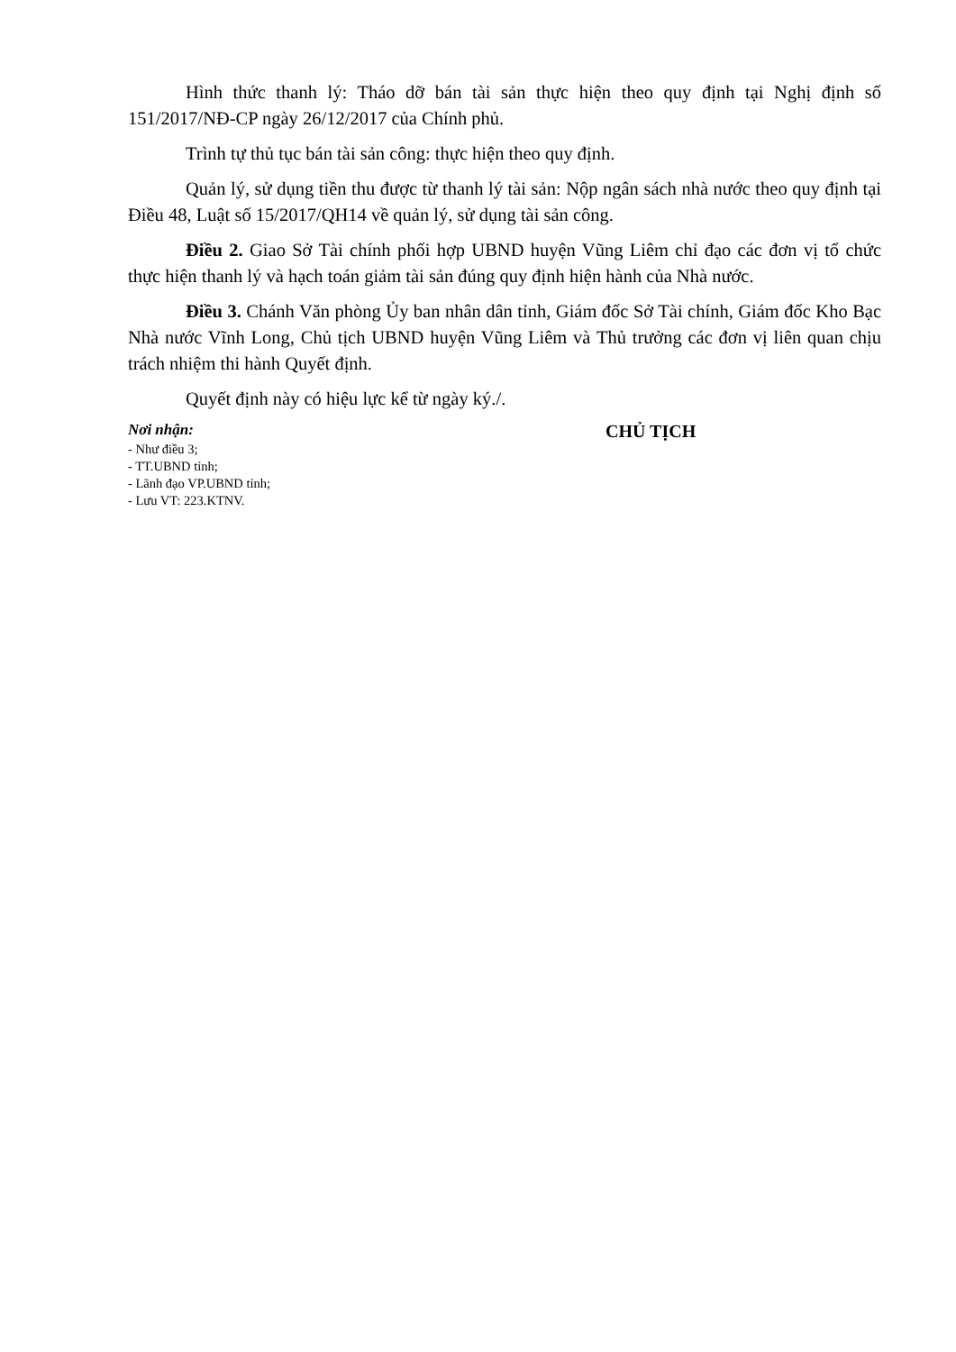Hình thức thanh lý: Tháo dỡ bán tài sản thực hiện theo quy định tại Nghị định số 151/2017/NĐ-CP ngày 26/12/2017 của Chính phủ.
Trình tự thủ tục bán tài sản công: thực hiện theo quy định.
Quản lý, sử dụng tiền thu được từ thanh lý tài sản: Nộp ngân sách nhà nước theo quy định tại Điều 48, Luật số 15/2017/QH14 về quản lý, sử dụng tài sản công.
Điều 2. Giao Sở Tài chính phối hợp UBND huyện Vũng Liêm chỉ đạo các đơn vị tổ chức thực hiện thanh lý và hạch toán giảm tài sản đúng quy định hiện hành của Nhà nước.
Điều 3. Chánh Văn phòng Ủy ban nhân dân tỉnh, Giám đốc Sở Tài chính, Giám đốc Kho Bạc Nhà nước Vĩnh Long, Chủ tịch UBND huyện Vũng Liêm và Thủ trưởng các đơn vị liên quan chịu trách nhiệm thi hành Quyết định.
Quyết định này có hiệu lực kể từ ngày ký./.
Nơi nhận:
- Như điều 3;
- TT.UBND tỉnh;
- Lãnh đạo VP.UBND tỉnh;
- Lưu VT: 223.KTNV.
CHỦ TỊCH